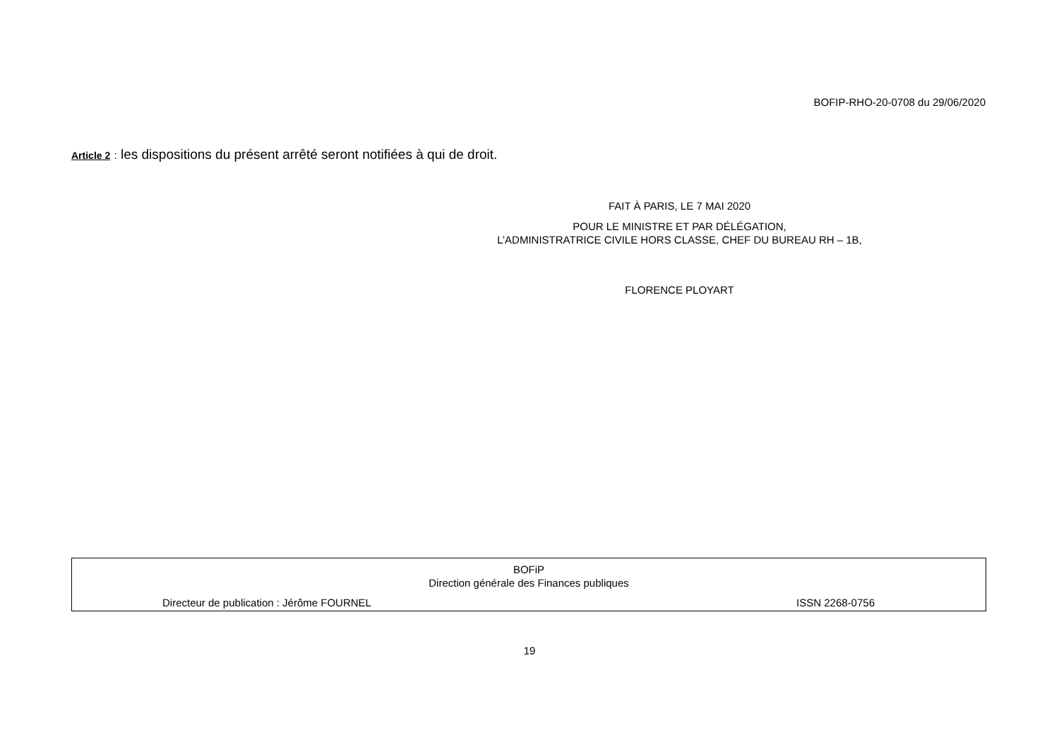BOFIP-RHO-20-0708 du 29/06/2020
Article 2 : les dispositions du présent arrêté seront notifiées à qui de droit.
FAIT À PARIS, LE 7 MAI 2020
POUR LE MINISTRE ET PAR DÉLÉGATION,
L’ADMINISTRATRICE CIVILE HORS CLASSE, CHEF DU BUREAU RH – 1B,
FLORENCE PLOYART
BOFiP
Direction générale des Finances publiques
Directeur de publication : Jérôme FOURNEL ISSN 2268-0756
19